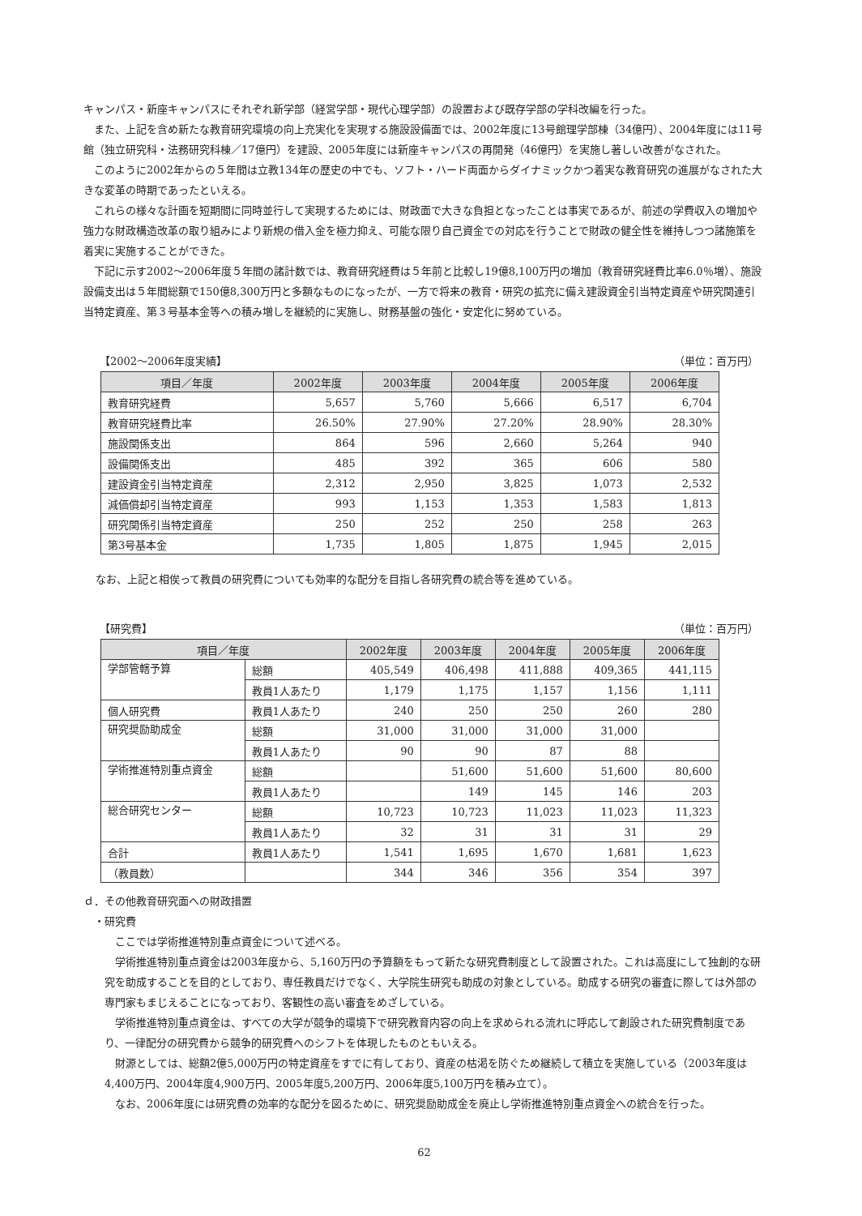キャンパス・新座キャンパスにそれぞれ新学部（経営学部・現代心理学部）の設置および既存学部の学科改編を行った。
また、上記を含め新たな教育研究環境の向上充実化を実現する施設設備面では、2002年度に13号館理学部棟（34億円）、2004年度には11号館（独立研究科・法務研究科棟／17億円）を建設、2005年度には新座キャンパスの再開発（46億円）を実施し著しい改善がなされた。
このように2002年からの５年間は立教134年の歴史の中でも、ソフト・ハード両面からダイナミックかつ着実な教育研究の進展がなされた大きな変革の時期であったといえる。
これらの様々な計画を短期間に同時並行して実現するためには、財政面で大きな負担となったことは事実であるが、前述の学費収入の増加や強力な財政構造改革の取り組みにより新規の借入金を極力抑え、可能な限り自己資金での対応を行うことで財政の健全性を維持しつつ諸施策を着実に実施することができた。
下記に示す2002～2006年度５年間の諸計数では、教育研究経費は５年前と比較し19億8,100万円の増加（教育研究経費比率6.0％増）、施設設備支出は５年間総額で150億8,300万円と多額なものになったが、一方で将来の教育・研究の拡充に備え建設資金引当特定資産や研究関連引当特定資産、第３号基本金等への積み増しを継続的に実施し、財務基盤の強化・安定化に努めている。
【2002～2006年度実績】 （単位：百万円）
| 項目／年度 | 2002年度 | 2003年度 | 2004年度 | 2005年度 | 2006年度 |
| --- | --- | --- | --- | --- | --- |
| 教育研究経費 | 5,657 | 5,760 | 5,666 | 6,517 | 6,704 |
| 教育研究経費比率 | 26.50% | 27.90% | 27.20% | 28.90% | 28.30% |
| 施設関係支出 | 864 | 596 | 2,660 | 5,264 | 940 |
| 設備関係支出 | 485 | 392 | 365 | 606 | 580 |
| 建設資金引当特定資産 | 2,312 | 2,950 | 3,825 | 1,073 | 2,532 |
| 減価償却引当特定資産 | 993 | 1,153 | 1,353 | 1,583 | 1,813 |
| 研究関係引当特定資産 | 250 | 252 | 250 | 258 | 263 |
| 第3号基本金 | 1,735 | 1,805 | 1,875 | 1,945 | 2,015 |
なお、上記と相俟って教員の研究費についても効率的な配分を目指し各研究費の統合等を進めている。
【研究費】 （単位：百万円）
| 項目／年度 | | 2002年度 | 2003年度 | 2004年度 | 2005年度 | 2006年度 |
| --- | --- | --- | --- | --- | --- | --- |
| 学部管轄予算 | 総額 | 405,549 | 406,498 | 411,888 | 409,365 | 441,115 |
| | 教員1人あたり | 1,179 | 1,175 | 1,157 | 1,156 | 1,111 |
| 個人研究費 | 教員1人あたり | 240 | 250 | 250 | 260 | 280 |
| 研究奨励助成金 | 総額 | 31,000 | 31,000 | 31,000 | 31,000 | |
| | 教員1人あたり | 90 | 90 | 87 | 88 | |
| 学術推進特別重点資金 | 総額 | | 51,600 | 51,600 | 51,600 | 80,600 |
| | 教員1人あたり | | 149 | 145 | 146 | 203 |
| 総合研究センター | 総額 | 10,723 | 10,723 | 11,023 | 11,023 | 11,323 |
| | 教員1人あたり | 32 | 31 | 31 | 31 | 29 |
| 合計 | 教員1人あたり | 1,541 | 1,695 | 1,670 | 1,681 | 1,623 |
| （教員数） | | 344 | 346 | 356 | 354 | 397 |
ｄ．その他教育研究面への財政措置
・研究費
ここでは学術推進特別重点資金について述べる。
学術推進特別重点資金は2003年度から、5,160万円の予算額をもって新たな研究費制度として設置された。これは高度にして独創的な研究を助成することを目的としており、専任教員だけでなく、大学院生研究も助成の対象としている。助成する研究の審査に際しては外部の専門家もまじえることになっており、客観性の高い審査をめざしている。
学術推進特別重点資金は、すべての大学が競争的環境下で研究教育内容の向上を求められる流れに呼応して創設された研究費制度であり、一律配分の研究費から競争的研究費へのシフトを体現したものともいえる。
財源としては、総額2億5,000万円の特定資産をすでに有しており、資産の枯渇を防ぐため継続して積立を実施している（2003年度は4,400万円、2004年度4,900万円、2005年度5,200万円、2006年度5,100万円を積み立て）。
なお、2006年度には研究費の効率的な配分を図るために、研究奨励助成金を廃止し学術推進特別重点資金への統合を行った。
62